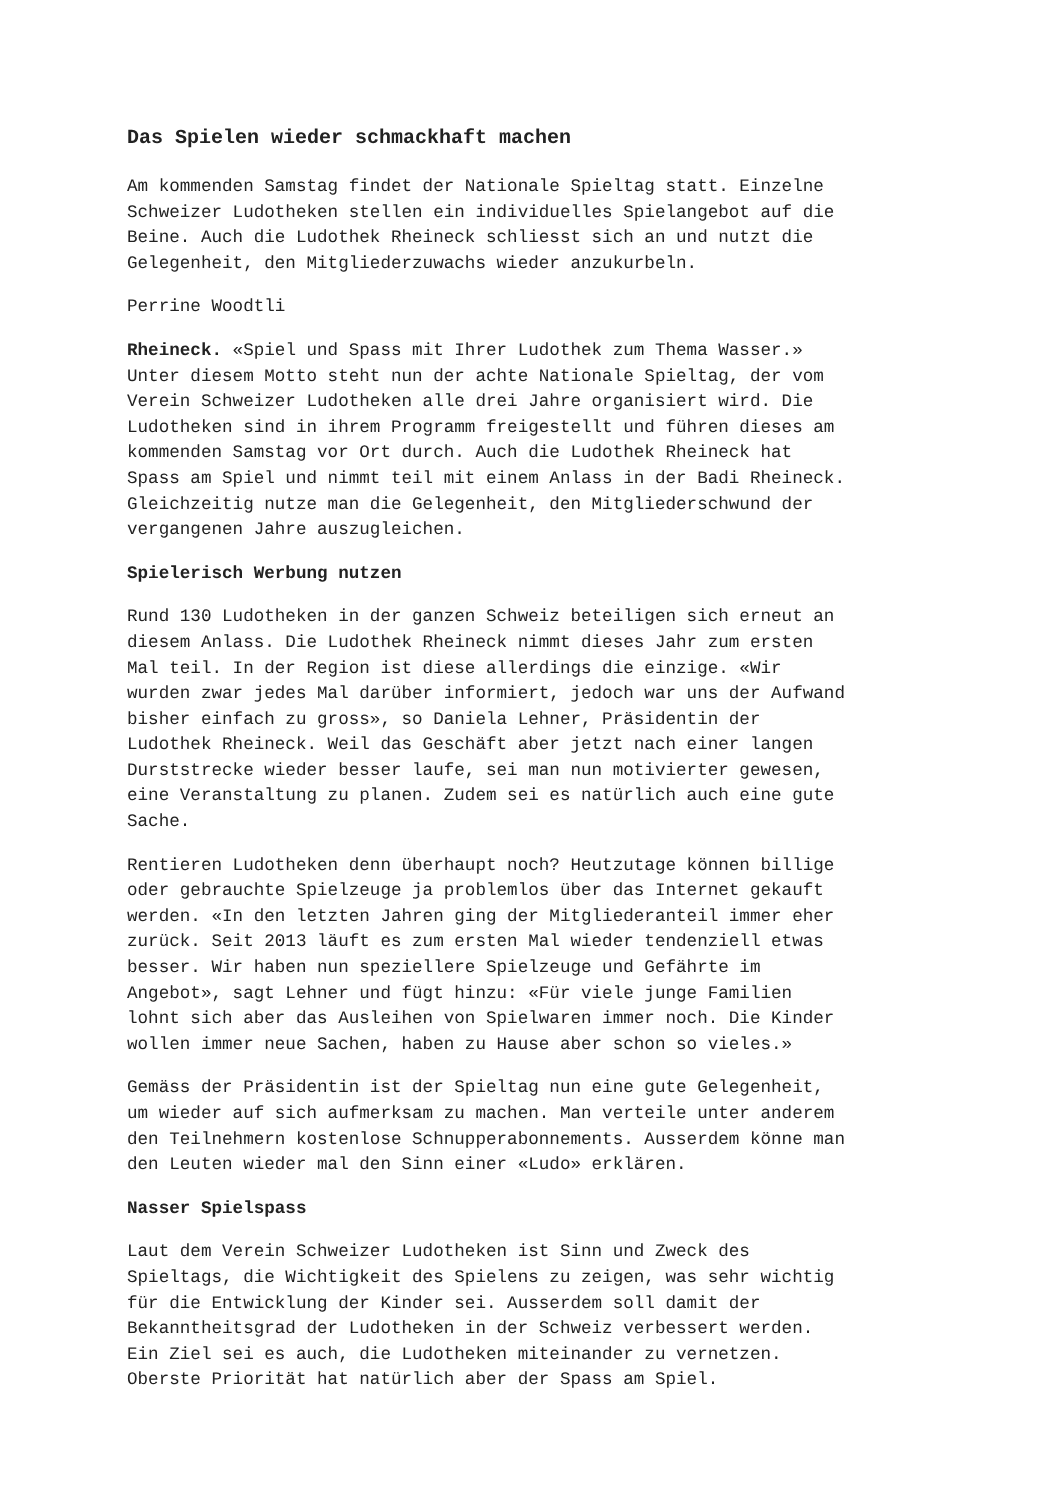Das Spielen wieder schmackhaft machen
Am kommenden Samstag findet der Nationale Spieltag statt. Einzelne Schweizer Ludotheken stellen ein individuelles Spielangebot auf die Beine. Auch die Ludothek Rheineck schliesst sich an und nutzt die Gelegenheit, den Mitgliederzuwachs wieder anzukurbeln.
Perrine Woodtli
Rheineck. «Spiel und Spass mit Ihrer Ludothek zum Thema Wasser.» Unter diesem Motto steht nun der achte Nationale Spieltag, der vom Verein Schweizer Ludotheken alle drei Jahre organisiert wird. Die Ludotheken sind in ihrem Programm freigestellt und führen dieses am kommenden Samstag vor Ort durch. Auch die Ludothek Rheineck hat Spass am Spiel und nimmt teil mit einem Anlass in der Badi Rheineck. Gleichzeitig nutze man die Gelegenheit, den Mitgliederschwund der vergangenen Jahre auszugleichen.
Spielerisch Werbung nutzen
Rund 130 Ludotheken in der ganzen Schweiz beteiligen sich erneut an diesem Anlass. Die Ludothek Rheineck nimmt dieses Jahr zum ersten Mal teil. In der Region ist diese allerdings die einzige. «Wir wurden zwar jedes Mal darüber informiert, jedoch war uns der Aufwand bisher einfach zu gross», so Daniela Lehner, Präsidentin der Ludothek Rheineck. Weil das Geschäft aber jetzt nach einer langen Durststrecke wieder besser laufe, sei man nun motivierter gewesen, eine Veranstaltung zu planen. Zudem sei es natürlich auch eine gute Sache.
Rentieren Ludotheken denn überhaupt noch? Heutzutage können billige oder gebrauchte Spielzeuge ja problemlos über das Internet gekauft werden. «In den letzten Jahren ging der Mitgliederanteil immer eher zurück. Seit 2013 läuft es zum ersten Mal wieder tendenziell etwas besser. Wir haben nun speziellere Spielzeuge und Gefährte im Angebot», sagt Lehner und fügt hinzu: «Für viele junge Familien lohnt sich aber das Ausleihen von Spielwaren immer noch. Die Kinder wollen immer neue Sachen, haben zu Hause aber schon so vieles.»
Gemäss der Präsidentin ist der Spieltag nun eine gute Gelegenheit, um wieder auf sich aufmerksam zu machen. Man verteile unter anderem den Teilnehmern kostenlose Schnupperabonnements. Ausserdem könne man den Leuten wieder mal den Sinn einer «Ludo» erklären.
Nasser Spielspass
Laut dem Verein Schweizer Ludotheken ist Sinn und Zweck des Spieltags, die Wichtigkeit des Spielens zu zeigen, was sehr wichtig für die Entwicklung der Kinder sei. Ausserdem soll damit der Bekanntheitsgrad der Ludotheken in der Schweiz verbessert werden. Ein Ziel sei es auch, die Ludotheken miteinander zu vernetzen. Oberste Priorität hat natürlich aber der Spass am Spiel.